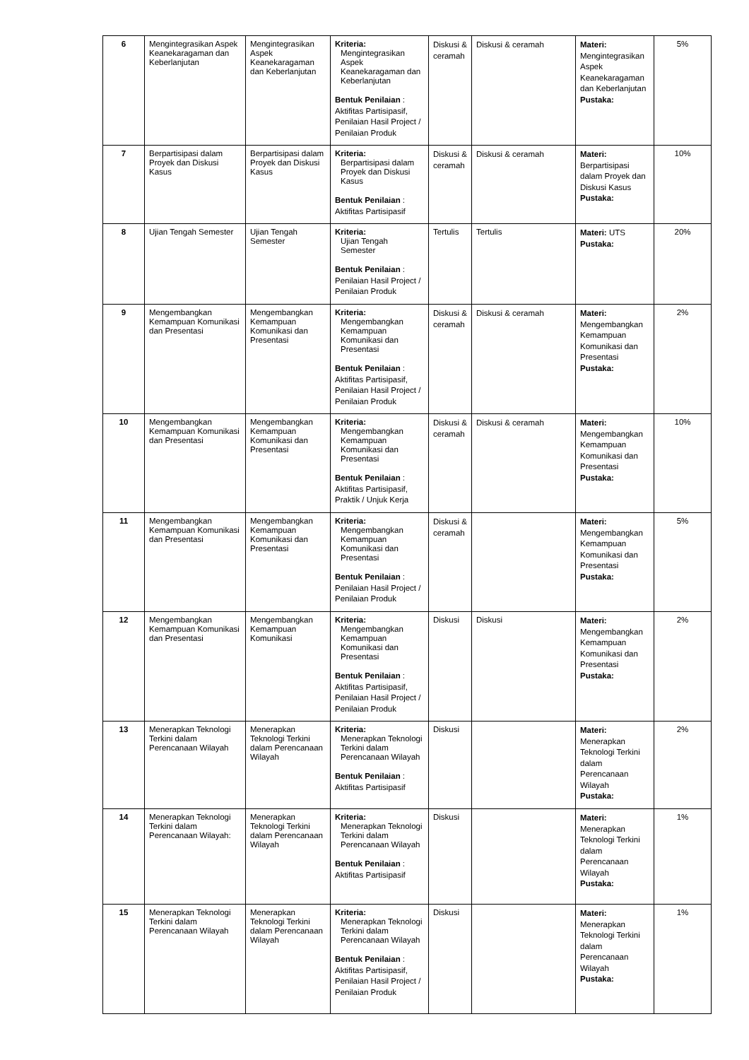| 6 | Mengintegrasikan Aspek Keanekaragaman dan Keberlanjutan | Mengintegrasikan Aspek Keanekaragaman dan Keberlanjutan | Kriteria: Mengintegrasikan Aspek Keanekaragaman dan Keberlanjutan Bentuk Penilaian : Aktifitas Partisipasif, Penilaian Hasil Project / Penilaian Produk | Diskusi & ceramah | Diskusi & ceramah | Materi: Mengintegrasikan Aspek Keanekaragaman dan Keberlanjutan Pustaka: | 5% |
| 7 | Berpartisipasi dalam Proyek dan Diskusi Kasus | Berpartisipasi dalam Proyek dan Diskusi Kasus | Kriteria: Berpartisipasi dalam Proyek dan Diskusi Kasus Bentuk Penilaian : Aktifitas Partisipasif | Diskusi & ceramah | Diskusi & ceramah | Materi: Berpartisipasi dalam Proyek dan Diskusi Kasus Pustaka: | 10% |
| 8 | Ujian Tengah Semester | Ujian Tengah Semester | Kriteria: Ujian Tengah Semester Bentuk Penilaian : Penilaian Hasil Project / Penilaian Produk | Tertulis | Tertulis | Materi: UTS Pustaka: | 20% |
| 9 | Mengembangkan Kemampuan Komunikasi dan Presentasi | Mengembangkan Kemampuan Komunikasi dan Presentasi | Kriteria: Mengembangkan Kemampuan Komunikasi dan Presentasi Bentuk Penilaian : Aktifitas Partisipasif, Penilaian Hasil Project / Penilaian Produk | Diskusi & ceramah | Diskusi & ceramah | Materi: Mengembangkan Kemampuan Komunikasi dan Presentasi Pustaka: | 2% |
| 10 | Mengembangkan Kemampuan Komunikasi dan Presentasi | Mengembangkan Kemampuan Komunikasi dan Presentasi | Kriteria: Mengembangkan Kemampuan Komunikasi dan Presentasi Bentuk Penilaian : Aktifitas Partisipasif, Praktik / Unjuk Kerja | Diskusi & ceramah | Diskusi & ceramah | Materi: Mengembangkan Kemampuan Komunikasi dan Presentasi Pustaka: | 10% |
| 11 | Mengembangkan Kemampuan Komunikasi dan Presentasi | Mengembangkan Kemampuan Komunikasi dan Presentasi | Kriteria: Mengembangkan Kemampuan Komunikasi dan Presentasi Bentuk Penilaian : Penilaian Hasil Project / Penilaian Produk | Diskusi & ceramah | | Materi: Mengembangkan Kemampuan Komunikasi dan Presentasi Pustaka: | 5% |
| 12 | Mengembangkan Kemampuan Komunikasi dan Presentasi | Mengembangkan Kemampuan Komunikasi | Kriteria: Mengembangkan Kemampuan Komunikasi dan Presentasi Bentuk Penilaian : Aktifitas Partisipasif, Penilaian Hasil Project / Penilaian Produk | Diskusi | Diskusi | Materi: Mengembangkan Kemampuan Komunikasi dan Presentasi Pustaka: | 2% |
| 13 | Menerapkan Teknologi Terkini dalam Perencanaan Wilayah | Menerapkan Teknologi Terkini dalam Perencanaan Wilayah | Kriteria: Menerapkan Teknologi Terkini dalam Perencanaan Wilayah Bentuk Penilaian : Aktifitas Partisipasif | Diskusi | | Materi: Menerapkan Teknologi Terkini dalam Perencanaan Wilayah Pustaka: | 2% |
| 14 | Menerapkan Teknologi Terkini dalam Perencanaan Wilayah: | Menerapkan Teknologi Terkini dalam Perencanaan Wilayah | Kriteria: Menerapkan Teknologi Terkini dalam Perencanaan Wilayah Bentuk Penilaian : Aktifitas Partisipasif | Diskusi | | Materi: Menerapkan Teknologi Terkini dalam Perencanaan Wilayah Pustaka: | 1% |
| 15 | Menerapkan Teknologi Terkini dalam Perencanaan Wilayah | Menerapkan Teknologi Terkini dalam Perencanaan Wilayah | Kriteria: Menerapkan Teknologi Terkini dalam Perencanaan Wilayah Bentuk Penilaian : Aktifitas Partisipasif, Penilaian Hasil Project / Penilaian Produk | Diskusi | | Materi: Menerapkan Teknologi Terkini dalam Perencanaan Wilayah Pustaka: | 1% |